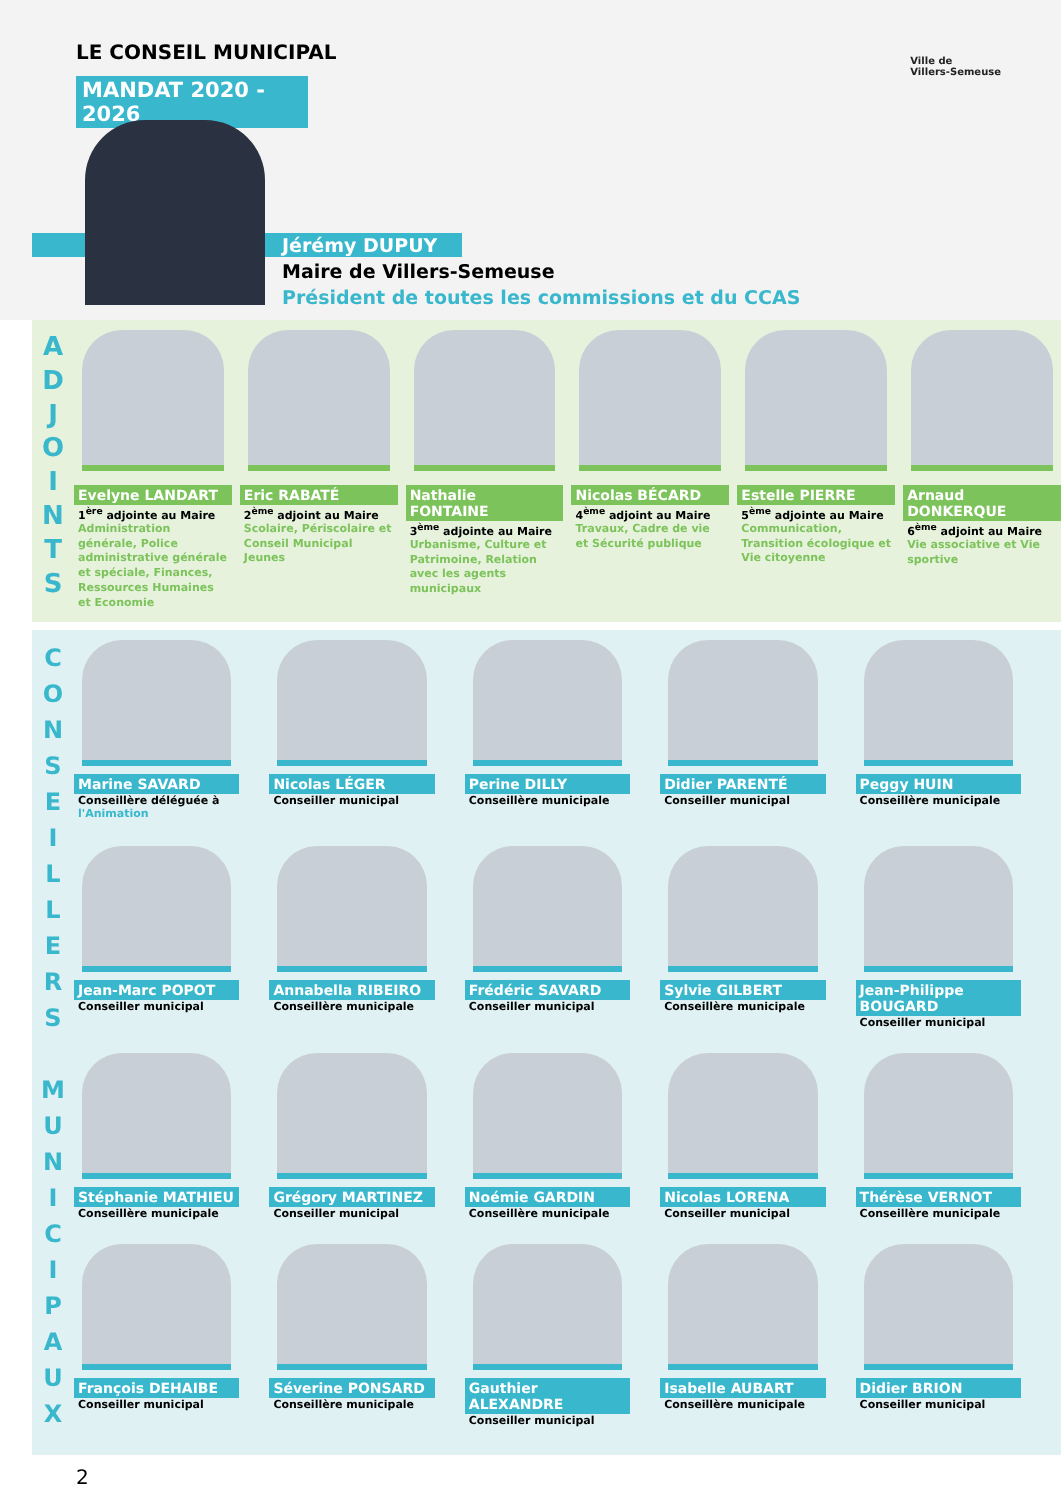LE CONSEIL MUNICIPAL
MANDAT 2020 - 2026
Ville de
Villers-Semeuse
Jérémy DUPUY
Maire de Villers-Semeuse
Président de toutes les commissions et du CCAS
A
D
J
O
I
N
T
S
Evelyne LANDART
1<sup>ère</sup> adjointe au Maire
Administration générale, Police administrative générale et spéciale, Finances, Ressources Humaines et Economie
Eric RABATÉ
2<sup>ème</sup> adjoint au Maire
Scolaire, Périscolaire et Conseil Municipal Jeunes
Nathalie FONTAINE
3<sup>ème</sup> adjointe au Maire
Urbanisme, Culture et Patrimoine, Relation avec les agents municipaux
Nicolas BÉCARD
4<sup>ème</sup> adjoint au Maire
Travaux, Cadre de vie et Sécurité publique
Estelle PIERRE
5<sup>ème</sup> adjointe au Maire
Communication, Transition écologique et Vie citoyenne
Arnaud DONKERQUE
6<sup>ème</sup> adjoint au Maire
Vie associative et Vie sportive
C
O
N
S
E
I
L
L
E
R
S
M
U
N
I
C
I
P
A
U
X
Marine SAVARD
Conseillère déléguée à
l'Animation
Nicolas LÉGER
Conseiller municipal
Perine DILLY
Conseillère municipale
Didier PARENTÉ
Conseiller municipal
Peggy HUIN
Conseillère municipale
Jean-Marc POPOT
Conseiller municipal
Annabella RIBEIRO
Conseillère municipale
Frédéric SAVARD
Conseiller municipal
Sylvie GILBERT
Conseillère municipale
Jean-Philippe BOUGARD
Conseiller municipal
Stéphanie MATHIEU
Conseillère municipale
Grégory MARTINEZ
Conseiller municipal
Noémie GARDIN
Conseillère municipale
Nicolas LORENA
Conseiller municipal
Thérèse VERNOT
Conseillère municipale
François DEHAIBE
Conseiller municipal
Séverine PONSARD
Conseillère municipale
Gauthier ALEXANDRE
Conseiller municipal
Isabelle AUBART
Conseillère municipale
Didier BRION
Conseiller municipal
2